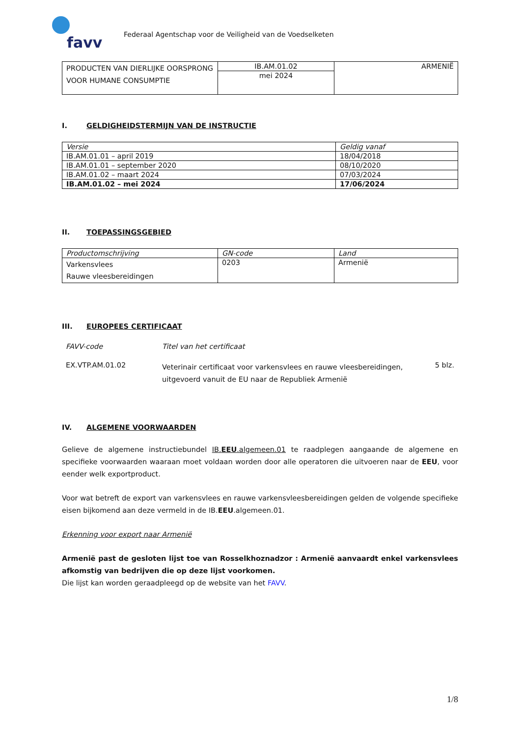favv
Federaal Agentschap voor de Veiligheid van de Voedselketen
| PRODUCTEN VAN DIERLIJKE OORSPRONG VOOR HUMANE CONSUMPTIE | IB.AM.01.02 | ARMENIË |
| | mei 2024 | |
I. GELDIGHEIDSTERMIJN VAN DE INSTRUCTIE
| Versie | Geldig vanaf |
| --- | --- |
| IB.AM.01.01 – april 2019 | 18/04/2018 |
| IB.AM.01.01 – september 2020 | 08/10/2020 |
| IB.AM.01.02 – maart 2024 | 07/03/2024 |
| IB.AM.01.02 – mei 2024 | 17/06/2024 |
II. TOEPASSINGSGEBIED
| Productomschrijving | GN-code | Land |
| --- | --- | --- |
| Varkensvlees Rauwe vleesbereidingen | 0203 | Armenië |
III. EUROPEES CERTIFICAAT
| FAVV-code | Titel van het certificaat | |
| EX.VTP.AM.01.02 | Veterinair certificaat voor varkensvlees en rauwe vleesbereidingen, uitgevoerd vanuit de EU naar de Republiek Armenië | 5 blz. |
IV. ALGEMENE VOORWAARDEN
Gelieve de algemene instructiebundel IB.EEU.algemeen.01 te raadplegen aangaande de algemene en specifieke voorwaarden waaraan moet voldaan worden door alle operatoren die uitvoeren naar de EEU, voor eender welk exportproduct.
Voor wat betreft de export van varkensvlees en rauwe varkensvleesbereidingen gelden de volgende specifieke eisen bijkomend aan deze vermeld in de IB.EEU.algemeen.01.
Erkenning voor export naar Armenië
Armenië past de gesloten lijst toe van Rosselkhoznadzor : Armenië aanvaardt enkel varkensvlees afkomstig van bedrijven die op deze lijst voorkomen.
Die lijst kan worden geraadpleegd op de website van het FAVV.
1/8